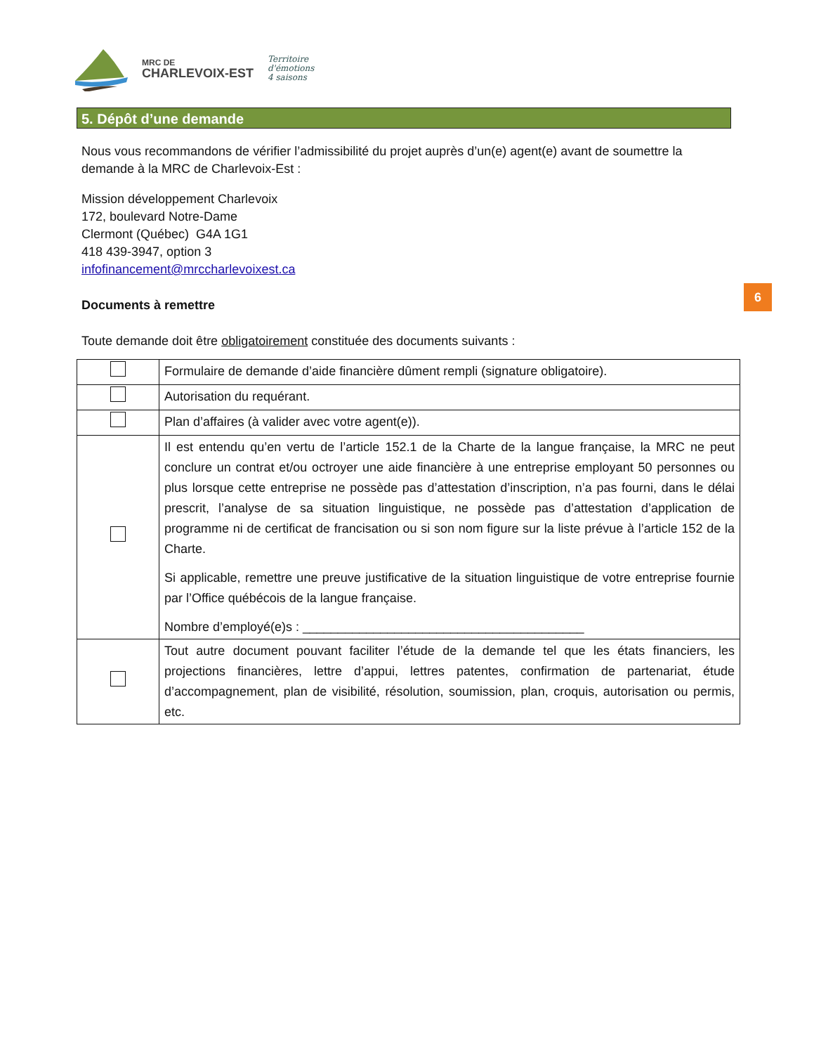MRC DE
CHARLEVOIX-EST
Territoire
d'émotions
4 saisons
5. Dépôt d’une demande
Nous vous recommandons de vérifier l’admissibilité du projet auprès d’un(e) agent(e) avant de soumettre la demande à la MRC de Charlevoix-Est :
Mission développement Charlevoix
172, boulevard Notre-Dame
Clermont (Québec) G4A 1G1
418 439-3947, option 3
infofinancement@mrccharlevoixest.ca
Documents à remettre
Toute demande doit être obligatoirement constituée des documents suivants :
6
| | Formulaire de demande d’aide financière dûment rempli (signature obligatoire). |
| | Autorisation du requérant. |
| | Plan d’affaires (à valider avec votre agent(e)). |
| | Il est entendu qu’en vertu de l’article 152.1 de la Charte de la langue française, la MRC ne peut conclure un contrat et/ou octroyer une aide financière à une entreprise employant 50 personnes ou plus lorsque cette entreprise ne possède pas d’attestation d’inscription, n’a pas fourni, dans le délai prescrit, l’analyse de sa situation linguistique, ne possède pas d’attestation d’application de programme ni de certificat de francisation ou si son nom figure sur la liste prévue à l’article 152 de la Charte. Si applicable, remettre une preuve justificative de la situation linguistique de votre entreprise fournie par l’Office québécois de la langue française. Nombre d’employé(e)s : ________________________________________ |
| | Tout autre document pouvant faciliter l’étude de la demande tel que les états financiers, les projections financières, lettre d’appui, lettres patentes, confirmation de partenariat, étude d’accompagnement, plan de visibilité, résolution, soumission, plan, croquis, autorisation ou permis, etc. |